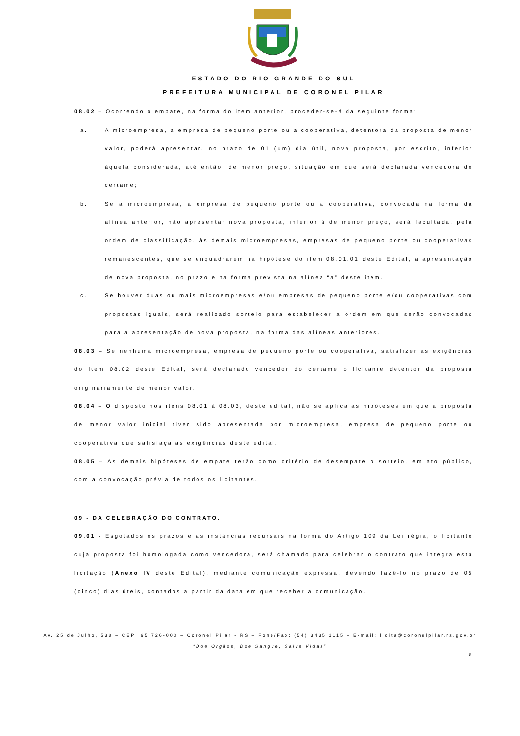ESTADO DO RIO GRANDE DO SUL
PREFEITURA MUNICIPAL DE CORONEL PILAR
08.02 – Ocorrendo o empate, na forma do item anterior, proceder-se-á da seguinte forma:
a. A microempresa, a empresa de pequeno porte ou a cooperativa, detentora da proposta de menor valor, poderá apresentar, no prazo de 01 (um) dia útil, nova proposta, por escrito, inferior àquela considerada, até então, de menor preço, situação em que será declarada vencedora do certame;
b. Se a microempresa, a empresa de pequeno porte ou a cooperativa, convocada na forma da alínea anterior, não apresentar nova proposta, inferior à de menor preço, será facultada, pela ordem de classificação, às demais microempresas, empresas de pequeno porte ou cooperativas remanescentes, que se enquadrarem na hipótese do item 08.01.01 deste Edital, a apresentação de nova proposta, no prazo e na forma prevista na alínea “a” deste item.
c. Se houver duas ou mais microempresas e/ou empresas de pequeno porte e/ou cooperativas com propostas iguais, será realizado sorteio para estabelecer a ordem em que serão convocadas para a apresentação de nova proposta, na forma das alíneas anteriores.
08.03 – Se nenhuma microempresa, empresa de pequeno porte ou cooperativa, satisfizer as exigências do item 08.02 deste Edital, será declarado vencedor do certame o licitante detentor da proposta originariamente de menor valor.
08.04 – O disposto nos itens 08.01 à 08.03, deste edital, não se aplica às hipóteses em que a proposta de menor valor inicial tiver sido apresentada por microempresa, empresa de pequeno porte ou cooperativa que satisfaça as exigências deste edital.
08.05 – As demais hipóteses de empate terão como critério de desempate o sorteio, em ato público, com a convocação prévia de todos os licitantes.
09 - DA CELEBRAÇÃO DO CONTRATO.
09.01 - Esgotados os prazos e as instâncias recursais na forma do Artigo 109 da Lei régia, o licitante cuja proposta foi homologada como vencedora, será chamado para celebrar o contrato que integra esta licitação (Anexo IV deste Edital), mediante comunicação expressa, devendo fazê-lo no prazo de 05 (cinco) dias úteis, contados a partir da data em que receber a comunicação.
Av. 25 de Julho, 538 – CEP: 95.726-000 – Coronel Pilar - RS – Fone/Fax: (54) 3435 1115 – E-mail: licita@coronelpilar.rs.gov.br
“Doe Órgãos, Doe Sangue, Salve Vidas”
8